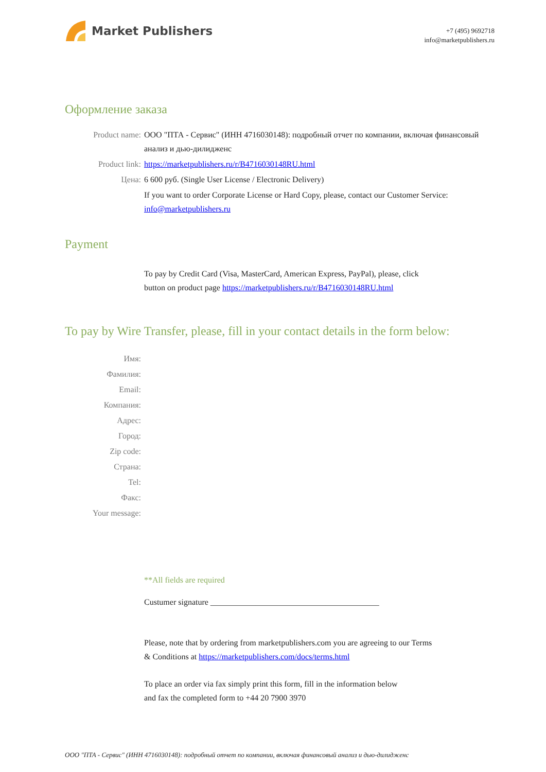Market Publishers
+7 (495) 9692718
info@marketpublishers.ru
Оформление заказа
Product name: ООО "ПТА - Сервис" (ИНН 4716030148): подробный отчет по компании, включая финансовый анализ и дью-дилидженс
Product link: https://marketpublishers.ru/r/B4716030148RU.html
Цена: 6 600 руб. (Single User License / Electronic Delivery)
If you want to order Corporate License or Hard Copy, please, contact our Customer Service:
info@marketpublishers.ru
Payment
To pay by Credit Card (Visa, MasterCard, American Express, PayPal), please, click
button on product page https://marketpublishers.ru/r/B4716030148RU.html
To pay by Wire Transfer, please, fill in your contact details in the form below:
Имя:
Фамилия:
Email:
Компания:
Адрес:
Город:
Zip code:
Страна:
Tel:
Факс:
Your message:
**All fields are required
Custumer signature _________________________________________
Please, note that by ordering from marketpublishers.com you are agreeing to our Terms
& Conditions at https://marketpublishers.com/docs/terms.html
To place an order via fax simply print this form, fill in the information below
and fax the completed form to +44 20 7900 3970
ООО "ПТА - Сервис" (ИНН 4716030148): подробный отчет по компании, включая финансовый анализ и дью-дилидженс